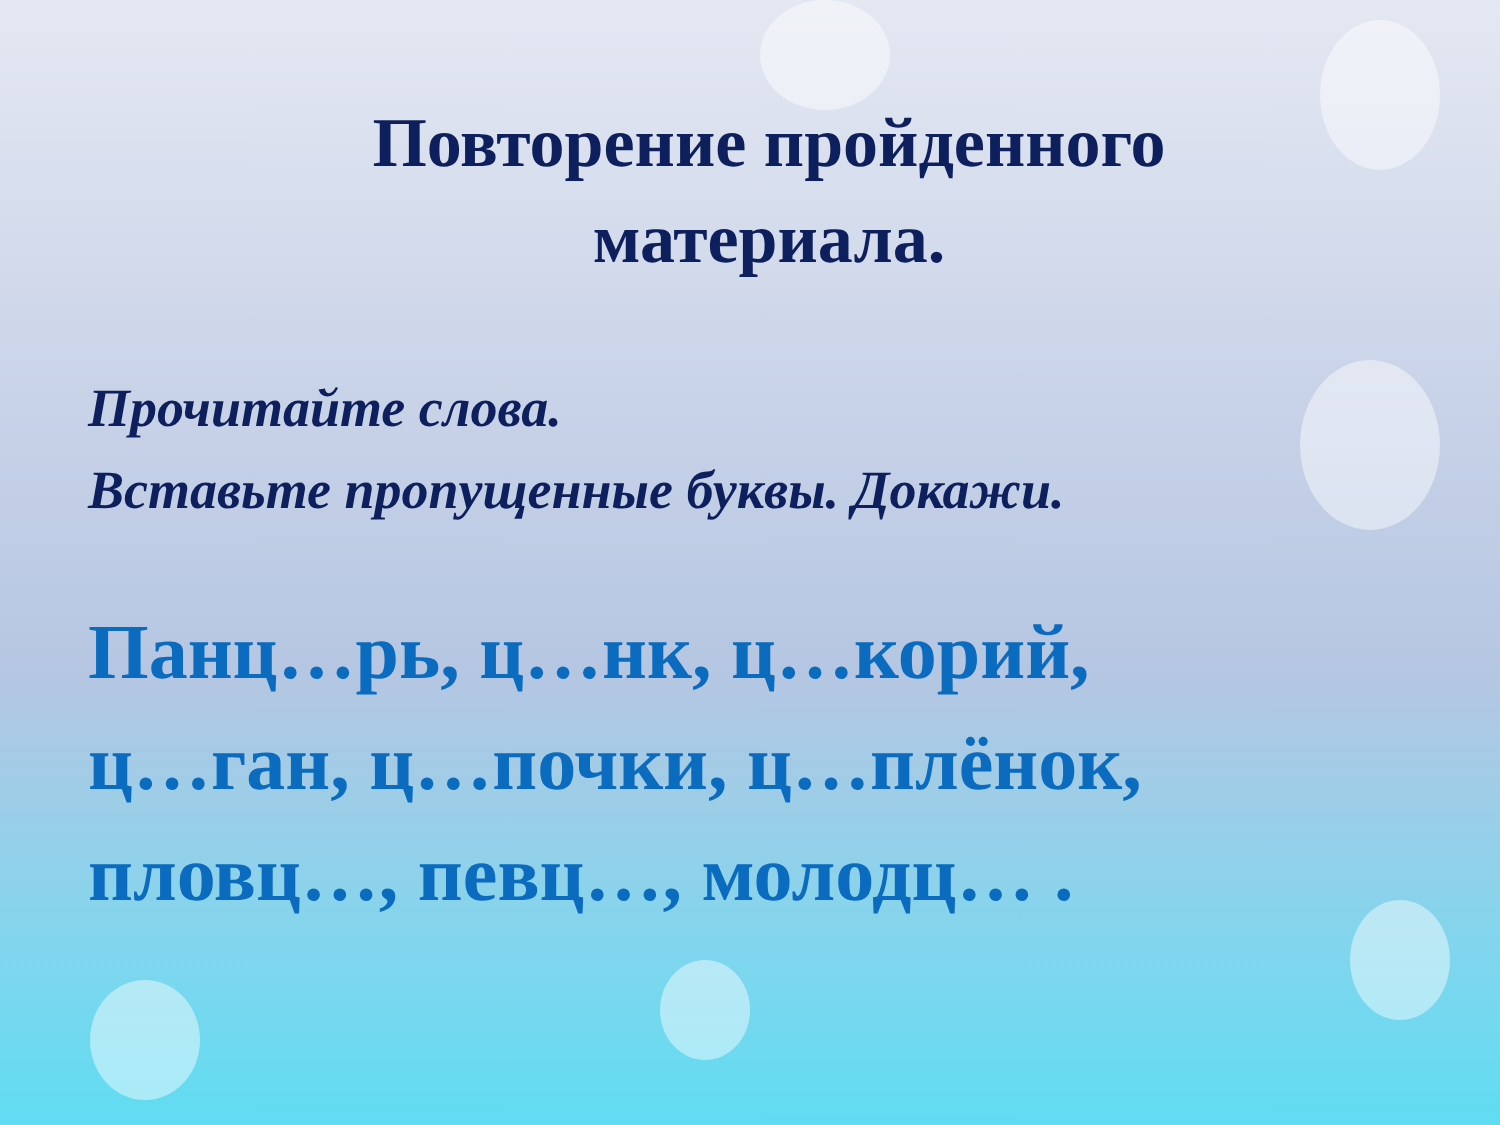Повторение пройденного
материала.
Прочитайте слова.
Вставьте пропущенные буквы. Докажи.
Панц…рь, ц…нк, ц…корий,
ц…ган, ц…почки, ц…плёнок,
пловц…, певц…, молодц… .